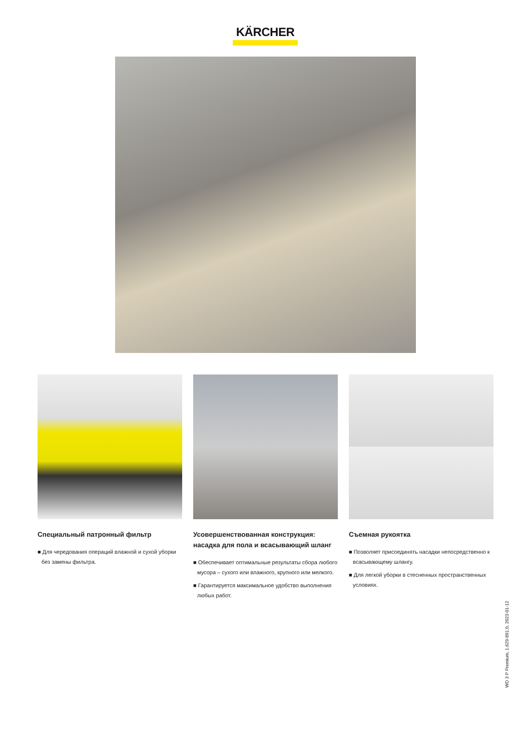KÄRCHER
Специальный патронный фильтр
■ Для чередования операций влажной и сухой уборки без замены фильтра.
Усовершенствованная конструкция: насадка для пола и всасывающий шланг
■ Обеспечивает оптимальные результаты сбора любого мусора – сухого или влажного, крупного или мелкого.
■ Гарантируется максимальное удобство выполнения любых работ.
Съемная рукоятка
■ Позволяет присоединять насадки непосредственно к всасывающему шлангу.
■ Для легкой уборки в стесненных пространственных условиях.
WD 3 P Premium, 1.629-891.0, 2023-01-12